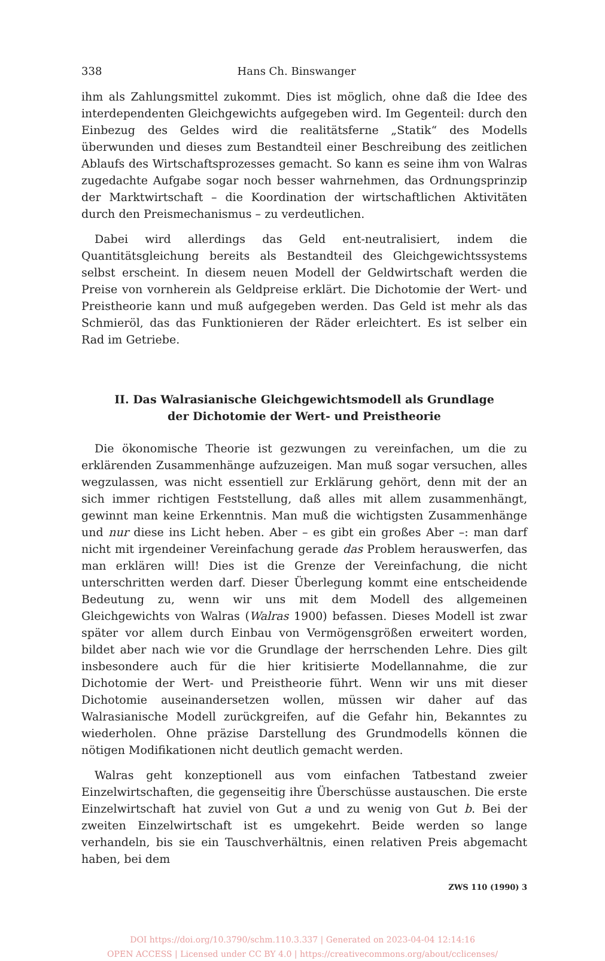338 Hans Ch. Binswanger
ihm als Zahlungsmittel zukommt. Dies ist möglich, ohne daß die Idee des interdependenten Gleichgewichts aufgegeben wird. Im Gegenteil: durch den Einbezug des Geldes wird die realitätsferne „Statik“ des Modells überwunden und dieses zum Bestandteil einer Beschreibung des zeitlichen Ablaufs des Wirtschaftsprozesses gemacht. So kann es seine ihm von Walras zugedachte Aufgabe sogar noch besser wahrnehmen, das Ordnungsprinzip der Marktwirtschaft – die Koordination der wirtschaftlichen Aktivitäten durch den Preismechanismus – zu verdeutlichen.
Dabei wird allerdings das Geld ent-neutralisiert, indem die Quantitätsgleichung bereits als Bestandteil des Gleichgewichtssystems selbst erscheint. In diesem neuen Modell der Geldwirtschaft werden die Preise von vornherein als Geldpreise erklärt. Die Dichotomie der Wert- und Preistheorie kann und muß aufgegeben werden. Das Geld ist mehr als das Schmieröl, das das Funktionieren der Räder erleichtert. Es ist selber ein Rad im Getriebe.
II. Das Walrasianische Gleichgewichtsmodell als Grundlage
der Dichotomie der Wert- und Preistheorie
Die ökonomische Theorie ist gezwungen zu vereinfachen, um die zu erklärenden Zusammenhänge aufzuzeigen. Man muß sogar versuchen, alles wegzulassen, was nicht essentiell zur Erklärung gehört, denn mit der an sich immer richtigen Feststellung, daß alles mit allem zusammenhängt, gewinnt man keine Erkenntnis. Man muß die wichtigsten Zusammenhänge und nur diese ins Licht heben. Aber – es gibt ein großes Aber –: man darf nicht mit irgendeiner Vereinfachung gerade das Problem herauswerfen, das man erklären will! Dies ist die Grenze der Vereinfachung, die nicht unterschritten werden darf. Dieser Überlegung kommt eine entscheidende Bedeutung zu, wenn wir uns mit dem Modell des allgemeinen Gleichgewichts von Walras (Walras 1900) befassen. Dieses Modell ist zwar später vor allem durch Einbau von Vermögensgrößen erweitert worden, bildet aber nach wie vor die Grundlage der herrschenden Lehre. Dies gilt insbesondere auch für die hier kritisierte Modellannahme, die zur Dichotomie der Wert- und Preistheorie führt. Wenn wir uns mit dieser Dichotomie auseinandersetzen wollen, müssen wir daher auf das Walrasianische Modell zurückgreifen, auf die Gefahr hin, Bekanntes zu wiederholen. Ohne präzise Darstellung des Grundmodells können die nötigen Modifikationen nicht deutlich gemacht werden.
Walras geht konzeptionell aus vom einfachen Tatbestand zweier Einzelwirtschaften, die gegenseitig ihre Überschüsse austauschen. Die erste Einzelwirtschaft hat zuviel von Gut a und zu wenig von Gut b. Bei der zweiten Einzelwirtschaft ist es umgekehrt. Beide werden so lange verhandeln, bis sie ein Tauschverhältnis, einen relativen Preis abgemacht haben, bei dem
ZWS 110 (1990) 3
DOI https://doi.org/10.3790/schm.110.3.337 | Generated on 2023-04-04 12:14:16
OPEN ACCESS | Licensed under CC BY 4.0 | https://creativecommons.org/about/cclicenses/